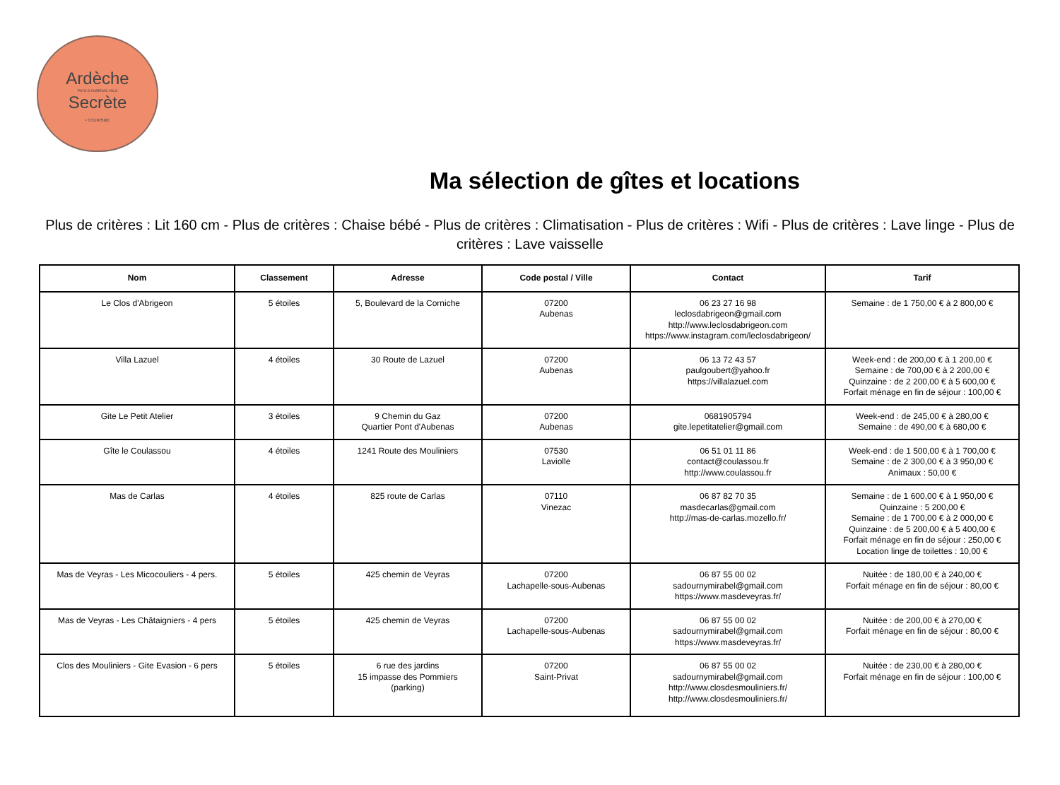Ardèche
PAYS D'AUBENAS VALS
Secrète
• TOURISME
Ma sélection de gîtes et locations
Plus de critères : Lit 160 cm - Plus de critères : Chaise bébé - Plus de critères : Climatisation - Plus de critères : Wifi - Plus de critères : Lave linge - Plus de critères : Lave vaisselle
| Nom | Classement | Adresse | Code postal / Ville | Contact | Tarif |
| --- | --- | --- | --- | --- | --- |
| Le Clos d'Abrigeon | 5 étoiles | 5, Boulevard de la Corniche | 07200 Aubenas | 06 23 27 16 98 leclosdabrigeon@gmail.com http://www.leclosdabrigeon.com https://www.instagram.com/leclosdabrigeon/ | Semaine : de 1 750,00 € à 2 800,00 € |
| Villa Lazuel | 4 étoiles | 30 Route de Lazuel | 07200 Aubenas | 06 13 72 43 57 paulgoubert@yahoo.fr https://villalazuel.com | Week-end : de 200,00 € à 1 200,00 € Semaine : de 700,00 € à 2 200,00 € Quinzaine : de 2 200,00 € à 5 600,00 € Forfait ménage en fin de séjour : 100,00 € |
| Gite Le Petit Atelier | 3 étoiles | 9 Chemin du Gaz Quartier Pont d'Aubenas | 07200 Aubenas | 0681905794 gite.lepetitatelier@gmail.com | Week-end : de 245,00 € à 280,00 € Semaine : de 490,00 € à 680,00 € |
| Gîte le Coulassou | 4 étoiles | 1241 Route des Mouliniers | 07530 Laviolle | 06 51 01 11 86 contact@coulassou.fr http://www.coulassou.fr | Week-end : de 1 500,00 € à 1 700,00 € Semaine : de 2 300,00 € à 3 950,00 € Animaux : 50,00 € |
| Mas de Carlas | 4 étoiles | 825 route de Carlas | 07110 Vinezac | 06 87 82 70 35 masdecarlas@gmail.com http://mas-de-carlas.mozello.fr/ | Semaine : de 1 600,00 € à 1 950,00 € Quinzaine : 5 200,00 € Semaine : de 1 700,00 € à 2 000,00 € Quinzaine : de 5 200,00 € à 5 400,00 € Forfait ménage en fin de séjour : 250,00 € Location linge de toilettes : 10,00 € |
| Mas de Veyras - Les Micocouliers - 4 pers. | 5 étoiles | 425 chemin de Veyras | 07200 Lachapelle-sous-Aubenas | 06 87 55 00 02 sadournymirabel@gmail.com https://www.masdeveyras.fr/ | Nuitée : de 180,00 € à 240,00 € Forfait ménage en fin de séjour : 80,00 € |
| Mas de Veyras - Les Châtaigniers - 4 pers | 5 étoiles | 425 chemin de Veyras | 07200 Lachapelle-sous-Aubenas | 06 87 55 00 02 sadournymirabel@gmail.com https://www.masdeveyras.fr/ | Nuitée : de 200,00 € à 270,00 € Forfait ménage en fin de séjour : 80,00 € |
| Clos des Mouliniers - Gite Evasion - 6 pers | 5 étoiles | 6 rue des jardins 15 impasse des Pommiers (parking) | 07200 Saint-Privat | 06 87 55 00 02 sadournymirabel@gmail.com http://www.closdesmouliniers.fr/ http://www.closdesmouliniers.fr/ | Nuitée : de 230,00 € à 280,00 € Forfait ménage en fin de séjour : 100,00 € |